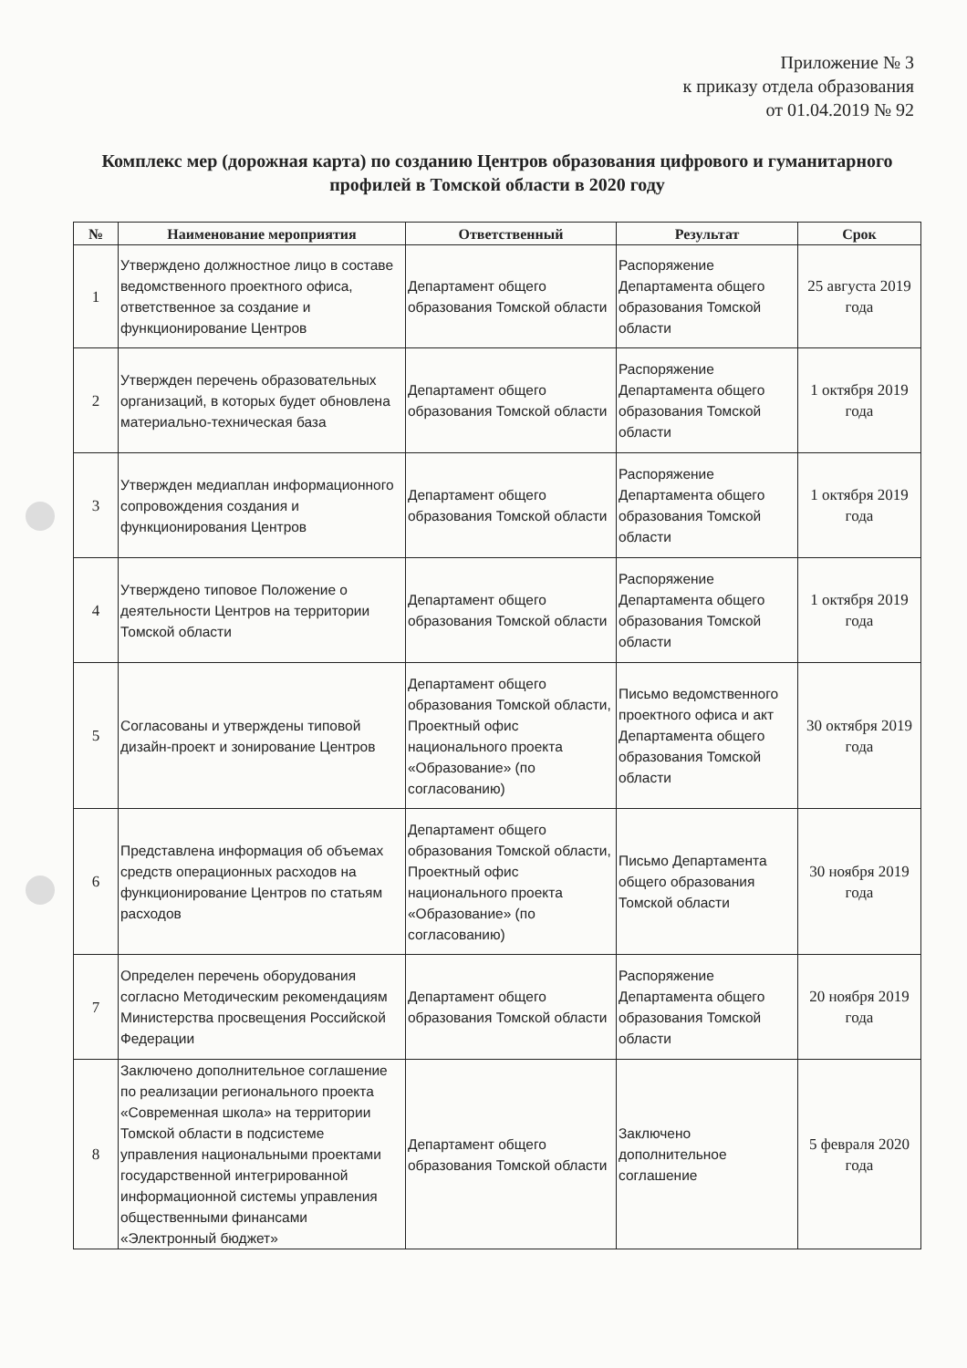Приложение № 3
к приказу отдела образования
от 01.04.2019 № 92
Комплекс мер (дорожная карта) по созданию Центров образования цифрового и гуманитарного профилей в Томской области в 2020 году
| № | Наименование мероприятия | Ответственный | Результат | Срок |
| --- | --- | --- | --- | --- |
| 1 | Утверждено должностное лицо в составе ведомственного проектного офиса, ответственное за создание и функционирование Центров | Департамент общего образования Томской области | Распоряжение Департамента общего образования Томской области | 25 августа 2019 года |
| 2 | Утвержден перечень образовательных организаций, в которых будет обновлена материально-техническая база | Департамент общего образования Томской области | Распоряжение Департамента общего образования Томской области | 1 октября 2019 года |
| 3 | Утвержден медиаплан информационного сопровождения создания и функционирования Центров | Департамент общего образования Томской области | Распоряжение Департамента общего образования Томской области | 1 октября 2019 года |
| 4 | Утверждено типовое Положение о деятельности Центров на территории Томской области | Департамент общего образования Томской области | Распоряжение Департамента общего образования Томской области | 1 октября 2019 года |
| 5 | Согласованы и утверждены типовой дизайн-проект и зонирование Центров | Департамент общего образования Томской области, Проектный офис национального проекта «Образование» (по согласованию) | Письмо ведомственного проектного офиса и акт Департамента общего образования Томской области | 30 октября 2019 года |
| 6 | Представлена информация об объемах средств операционных расходов на функционирование Центров по статьям расходов | Департамент общего образования Томской области, Проектный офис национального проекта «Образование» (по согласованию) | Письмо Департамента общего образования Томской области | 30 ноября 2019 года |
| 7 | Определен перечень оборудования согласно Методическим рекомендациям Министерства просвещения Российской Федерации | Департамент общего образования Томской области | Распоряжение Департамента общего образования Томской области | 20 ноября 2019 года |
| 8 | Заключено дополнительное соглашение по реализации регионального проекта «Современная школа» на территории Томской области в подсистеме управления национальными проектами государственной интегрированной информационной системы управления общественными финансами «Электронный бюджет» | Департамент общего образования Томской области | Заключено дополнительное соглашение | 5 февраля 2020 года |